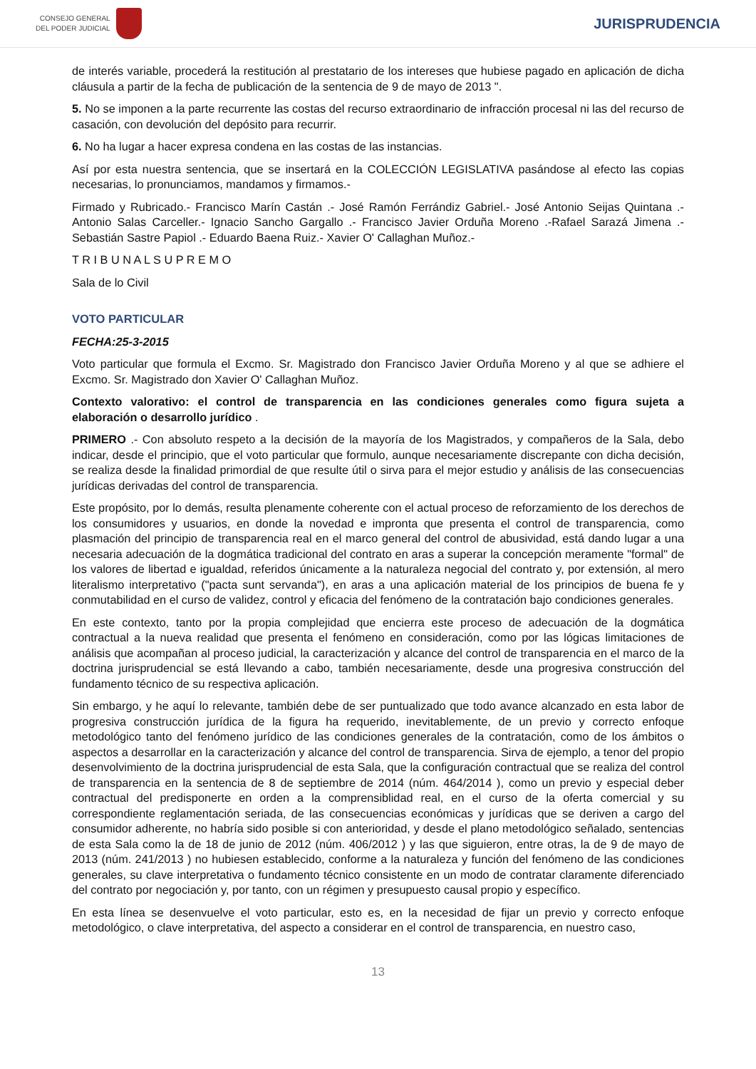CONSEJO GENERAL
DEL PODER JUDICIAL
JURISPRUDENCIA
de interés variable, procederá la restitución al prestatario de los intereses que hubiese pagado en aplicación de dicha cláusula a partir de la fecha de publicación de la sentencia de 9 de mayo de 2013 ".
5. No se imponen a la parte recurrente las costas del recurso extraordinario de infracción procesal ni las del recurso de casación, con devolución del depósito para recurrir.
6. No ha lugar a hacer expresa condena en las costas de las instancias.
Así por esta nuestra sentencia, que se insertará en la COLECCIÓN LEGISLATIVA pasándose al efecto las copias necesarias, lo pronunciamos, mandamos y firmamos.-
Firmado y Rubricado.- Francisco Marín Castán .- José Ramón Ferrándiz Gabriel.- José Antonio Seijas Quintana .- Antonio Salas Carceller.- Ignacio Sancho Gargallo .- Francisco Javier Orduña Moreno .-Rafael Sarazá Jimena .- Sebastián Sastre Papiol .- Eduardo Baena Ruiz.- Xavier O' Callaghan Muñoz.-
T R I B U N A L S U P R E M O
Sala de lo Civil
VOTO PARTICULAR
FECHA:25-3-2015
Voto particular que formula el Excmo. Sr. Magistrado don Francisco Javier Orduña Moreno y al que se adhiere el Excmo. Sr. Magistrado don Xavier O' Callaghan Muñoz.
Contexto valorativo: el control de transparencia en las condiciones generales como figura sujeta a elaboración o desarrollo jurídico .
PRIMERO .- Con absoluto respeto a la decisión de la mayoría de los Magistrados, y compañeros de la Sala, debo indicar, desde el principio, que el voto particular que formulo, aunque necesariamente discrepante con dicha decisión, se realiza desde la finalidad primordial de que resulte útil o sirva para el mejor estudio y análisis de las consecuencias jurídicas derivadas del control de transparencia.
Este propósito, por lo demás, resulta plenamente coherente con el actual proceso de reforzamiento de los derechos de los consumidores y usuarios, en donde la novedad e impronta que presenta el control de transparencia, como plasmación del principio de transparencia real en el marco general del control de abusividad, está dando lugar a una necesaria adecuación de la dogmática tradicional del contrato en aras a superar la concepción meramente "formal" de los valores de libertad e igualdad, referidos únicamente a la naturaleza negocial del contrato y, por extensión, al mero literalismo interpretativo ("pacta sunt servanda"), en aras a una aplicación material de los principios de buena fe y conmutabilidad en el curso de validez, control y eficacia del fenómeno de la contratación bajo condiciones generales.
En este contexto, tanto por la propia complejidad que encierra este proceso de adecuación de la dogmática contractual a la nueva realidad que presenta el fenómeno en consideración, como por las lógicas limitaciones de análisis que acompañan al proceso judicial, la caracterización y alcance del control de transparencia en el marco de la doctrina jurisprudencial se está llevando a cabo, también necesariamente, desde una progresiva construcción del fundamento técnico de su respectiva aplicación.
Sin embargo, y he aquí lo relevante, también debe de ser puntualizado que todo avance alcanzado en esta labor de progresiva construcción jurídica de la figura ha requerido, inevitablemente, de un previo y correcto enfoque metodológico tanto del fenómeno jurídico de las condiciones generales de la contratación, como de los ámbitos o aspectos a desarrollar en la caracterización y alcance del control de transparencia. Sirva de ejemplo, a tenor del propio desenvolvimiento de la doctrina jurisprudencial de esta Sala, que la configuración contractual que se realiza del control de transparencia en la sentencia de 8 de septiembre de 2014 (núm. 464/2014 ), como un previo y especial deber contractual del predisponerte en orden a la comprensiblidad real, en el curso de la oferta comercial y su correspondiente reglamentación seriada, de las consecuencias económicas y jurídicas que se deriven a cargo del consumidor adherente, no habría sido posible si con anterioridad, y desde el plano metodológico señalado, sentencias de esta Sala como la de 18 de junio de 2012 (núm. 406/2012 ) y las que siguieron, entre otras, la de 9 de mayo de 2013 (núm. 241/2013 ) no hubiesen establecido, conforme a la naturaleza y función del fenómeno de las condiciones generales, su clave interpretativa o fundamento técnico consistente en un modo de contratar claramente diferenciado del contrato por negociación y, por tanto, con un régimen y presupuesto causal propio y específico.
En esta línea se desenvuelve el voto particular, esto es, en la necesidad de fijar un previo y correcto enfoque metodológico, o clave interpretativa, del aspecto a considerar en el control de transparencia, en nuestro caso,
13